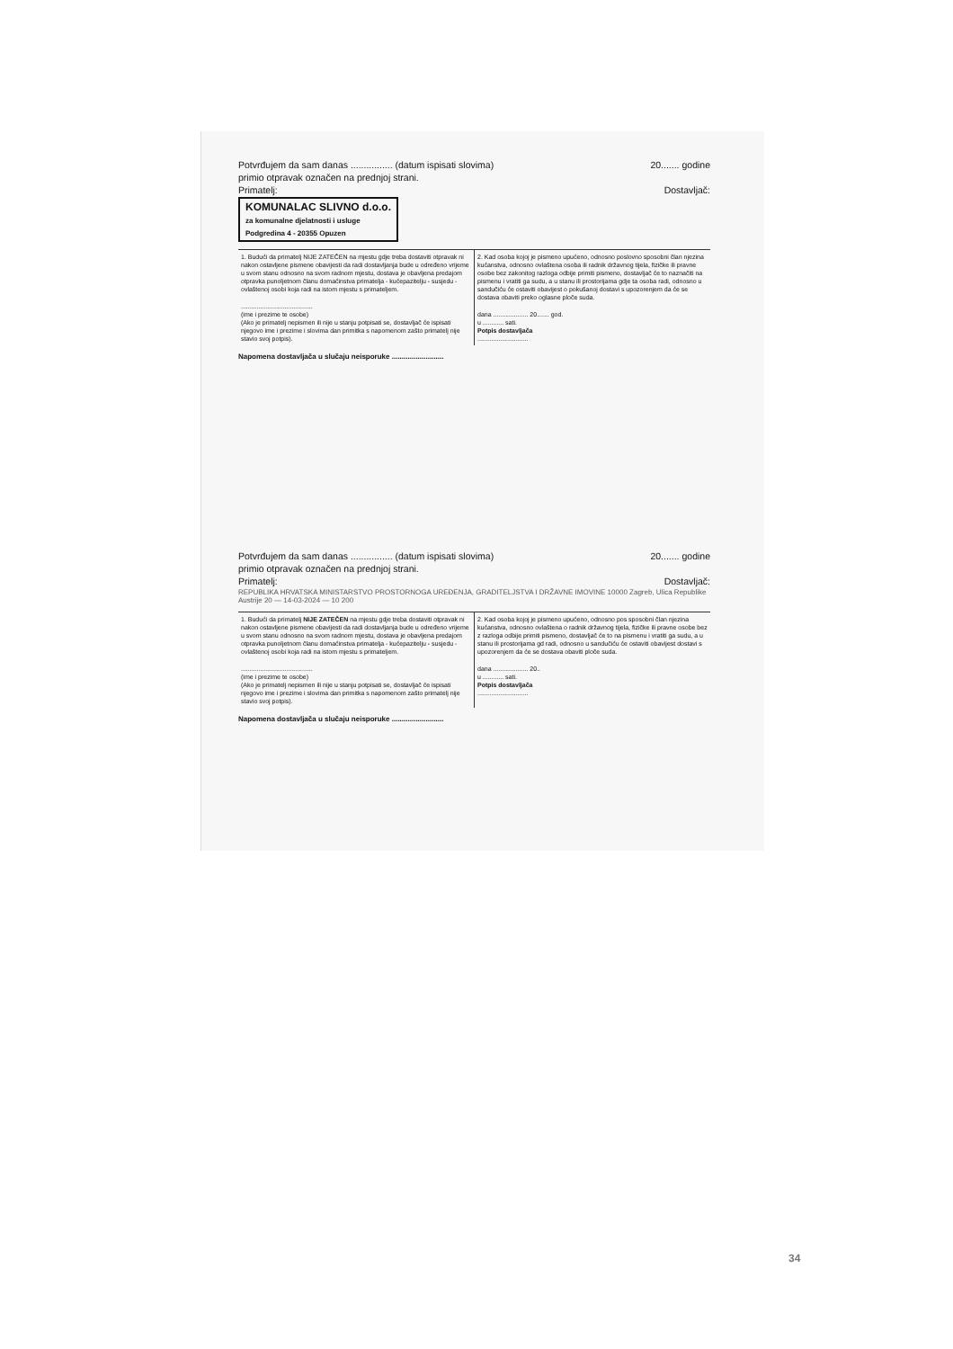Potvrđujem da sam danas ................ (datum ispisati slovima) 20....... godine
primio otpravak označen na prednjoj strani.
Primatelj: Dostavljač:
KOMUNALAC SLIVNO d.o.o.
za komunalne djelatnosti i usluge
Podgredina 4 - 20355 Opuzen
1. Budući da primatelj NIJE ZATEČEN na mjestu gdje treba dostaviti otpravak ni nakon ostavljene pismene obavijesti da radi dostavljanja bude u određeno vrijeme u svom stanu odnosno na svom radnom mjestu, dostava je obavljena predajom otpravka punoljetnom članu domaćinstva primatelja - kućepazitelju - susjedu - ovlaštenoj osobi koja radi na istom mjestu s primateljem.
.........................................
(ime i prezime te osobe)
(Ako je primatelj nepismen ili nije u stanju potpisati se, dostavljač će ispisati njegovo ime i prezime i slovima dan primitka s napomenom zašto primatelj nije stavio svoj potpis).
2. Kad osoba kojoj je pismeno upućeno, odnosno poslovno sposobni član njezina kućanstva, odnosno ovlaštena osoba ili radnik državnog tijela, fizičke ili pravne osobe bez zakonitog razloga odbije primiti pismeno, dostavljač će to naznačiti na pismenu i vratiti ga sudu, a u stanu ili prostorijama gdje ta osoba radi, odnosno u sandučiću će ostaviti obavijest o pokušanoj dostavi s upozorenjem da će se dostava obaviti preko oglasne ploče suda.
dana .................... 20....... god.
u ............ sati.
Potpis dostavljača
.............................
Napomena dostavljača u slučaju neisporuke ..........................
Potvrđujem da sam danas ................ (datum ispisati slovima) 20....... godine
primio otpravak označen na prednjoj strani.
Primatelj: Dostavljač:
REPUBLIKA HRVATSKA MINISTARSTVO PROSTORNOGA UREĐENJA, GRADITELJSTVA I DRŽAVNE IMOVINE 10000 Zagreb, Ulica Republike Austrije 20 — 14-03-2024 — 10 200
1. Budući da primatelj NIJE ZATEČEN na mjestu gdje treba dostaviti otpravak ni nakon ostavljene pismene obavijesti da radi dostavljanja bude u određeno vrijeme u svom stanu odnosno na svom radnom mjestu, dostava je obavljena predajom otpravka punoljetnom članu domaćinstva primatelja - kućepazitelju - susjedu - ovlaštenoj osobi koja radi na istom mjestu s primateljem.
.........................................
(ime i prezime te osobe)
(Ako je primatelj nepismen ili nije u stanju potpisati se, dostavljač će ispisati njegovo ime i prezime i slovima dan primitka s napomenom zašto primatelj nije stavio svoj potpis).
2. Kad osoba kojoj je pismeno upućeno, odnosno pos sposobni član njezina kućanstva, odnosno ovlaštena o radnik državnog tijela, fizičke ili pravne osobe bez z razloga odbije primiti pismeno, dostavljač će to na pismenu i vratiti ga sudu, a u stanu ili prostorijama gd radi, odnosno u sandučiću će ostaviti obavijest dostavi s upozorenjem da će se dostava obaviti ploče suda.
dana .................... 20..
u ............ sati.
Potpis dostavljača
.............................
Napomena dostavljača u slučaju neisporuke ..........................
34